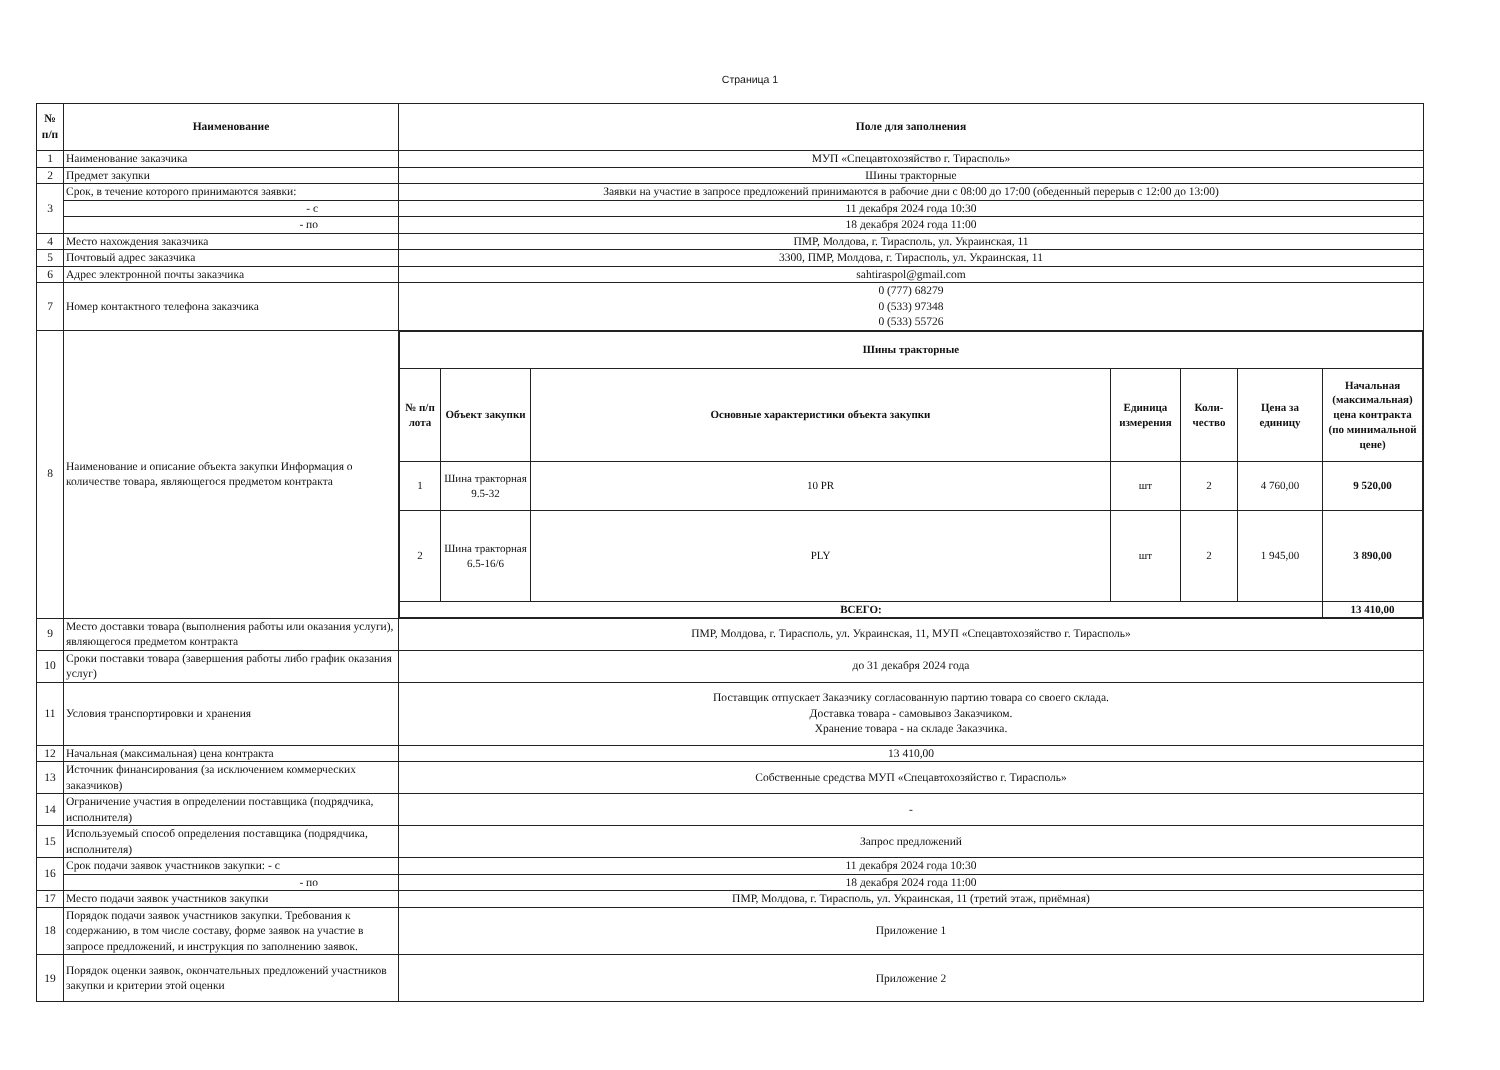Страница 1
| № п/п | Наименование | Поле для заполнения |
| --- | --- | --- |
| 1 | Наименование заказчика | МУП «Спецавтохозяйство г. Тирасполь» |
| 2 | Предмет закупки | Шины тракторные |
| 3 | Срок, в течение которого принимаются заявки: | Заявки на участие в запросе предложений принимаются в рабочие дни с 08:00 до 17:00 (обеденный перерыв с 12:00 до 13:00) |
| | - с | 11 декабря 2024 года 10:30 |
| | - по | 18 декабря 2024 года 11:00 |
| 4 | Место нахождения заказчика | ПМР, Молдова, г. Тирасполь, ул. Украинская, 11 |
| 5 | Почтовый адрес заказчика | 3300, ПМР, Молдова, г. Тирасполь, ул. Украинская, 11 |
| 6 | Адрес электронной почты заказчика | sahtiraspol@gmail.com |
| 7 | Номер контактного телефона заказчика | 0 (777) 68279 0 (533) 97348 0 (533) 55726 |
| 8 | Наименование и описание объекта закупки Информация о количестве товара, являющегося предметом контракта | / Шины тракторные / / / / / / / / --- / --- / --- / --- / --- / --- / --- / / № п/п лота / Объект закупки / Основные характеристики объекта закупки / Единица измерения / Коли-чество / Цена за единицу / Начальная (максимальная) цена контракта (по минимальной цене) / / 1 / Шина тракторная 9.5-32 / 10 PR / шт / 2 / 4 760,00 / 9 520,00 / / 2 / Шина тракторная 6.5-16/6 / PLY / шт / 2 / 1 945,00 / 3 890,00 / / ВСЕГО: / / / / / / 13 410,00 / |
| 9 | Место доставки товара (выполнения работы или оказания услуги), являющегося предметом контракта | ПМР, Молдова, г. Тирасполь, ул. Украинская, 11, МУП «Спецавтохозяйство г. Тирасполь» |
| 10 | Сроки поставки товара (завершения работы либо график оказания услуг) | до 31 декабря 2024 года |
| 11 | Условия транспортировки и хранения | Поставщик отпускает Заказчику согласованную партию товара со своего склада. Доставка товара - самовывоз Заказчиком. Хранение товара - на складе Заказчика. |
| 12 | Начальная (максимальная) цена контракта | 13 410,00 |
| 13 | Источник финансирования (за исключением коммерческих заказчиков) | Собственные средства МУП «Спецавтохозяйство г. Тирасполь» |
| 14 | Ограничение участия в определении поставщика (подрядчика, исполнителя) | - |
| 15 | Используемый способ определения поставщика (подрядчика, исполнителя) | Запрос предложений |
| 16 | Срок подачи заявок участников закупки: - с | 11 декабря 2024 года 10:30 |
| | - по | 18 декабря 2024 года 11:00 |
| 17 | Место подачи заявок участников закупки | ПМР, Молдова, г. Тирасполь, ул. Украинская, 11 (третий этаж, приёмная) |
| 18 | Порядок подачи заявок участников закупки. Требования к содержанию, в том числе составу, форме заявок на участие в запросе предложений, и инструкция по заполнению заявок. | Приложение 1 |
| 19 | Порядок оценки заявок, окончательных предложений участников закупки и критерии этой оценки | Приложение 2 |